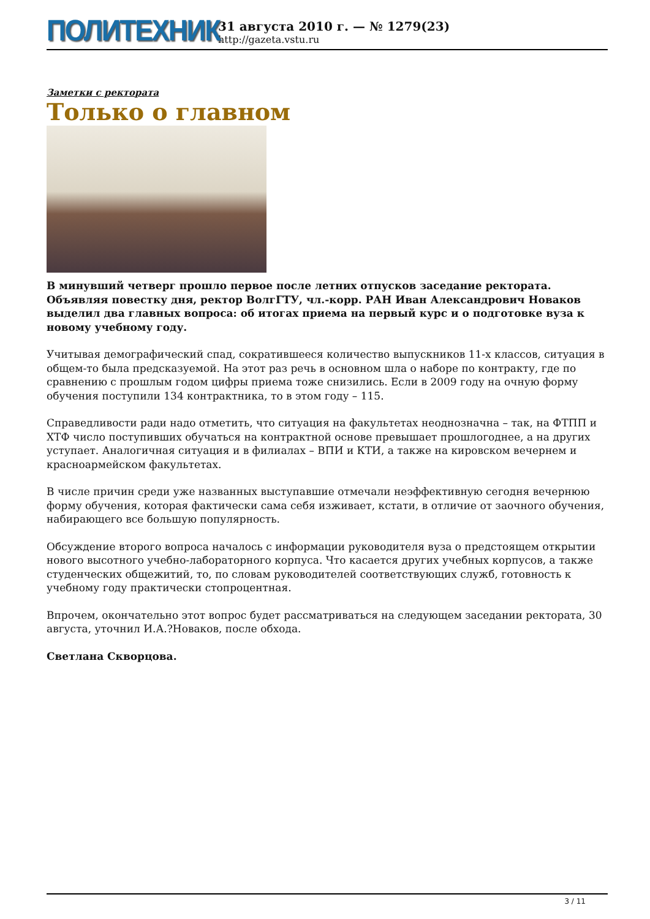ПОЛИТЕХНИК
31 августа 2010 г. — № 1279(23)
http://gazeta.vstu.ru
Заметки с ректората
Только о главном
В минувший четверг прошло первое после летних отпусков заседание ректората. Объявляя повестку дня, ректор ВолгГТУ, чл.-корр. РАН Иван Александрович Новаков выделил два главных вопроса: об итогах приема на первый курс и о подготовке вуза к новому учебному году.
Учитывая демографический спад, сократившееся количество выпускников 11-х классов, ситуация в общем-то была предсказуемой. На этот раз речь в основном шла о наборе по контракту, где по сравнению с прошлым годом цифры приема тоже снизились. Если в 2009 году на очную форму обучения поступили 134 контрактника, то в этом году – 115.
Справедливости ради надо отметить, что ситуация на факультетах неоднозначна – так, на ФТПП и ХТФ число поступивших обучаться на контрактной основе превышает прошлогоднее, а на других уступает. Аналогичная ситуация и в филиалах – ВПИ и КТИ, а также на кировском вечернем и красноармейском факультетах.
В числе причин среди уже названных выступавшие отмечали неэффективную сегодня вечернюю форму обучения, которая фактически сама себя изживает, кстати, в отличие от заочного обучения, набирающего все большую популярность.
Обсуждение второго вопроса началось с информации руководителя вуза о предстоящем открытии нового высотного учебно-лабораторного корпуса. Что касается других учебных корпусов, а также студенческих общежитий, то, по словам руководителей соответствующих служб, готовность к учебному году практически стопроцентная.
Впрочем, окончательно этот вопрос будет рассматриваться на следующем заседании ректората, 30 августа, уточнил И.А.?Новаков, после обхода.
Светлана Скворцова.
3 / 11